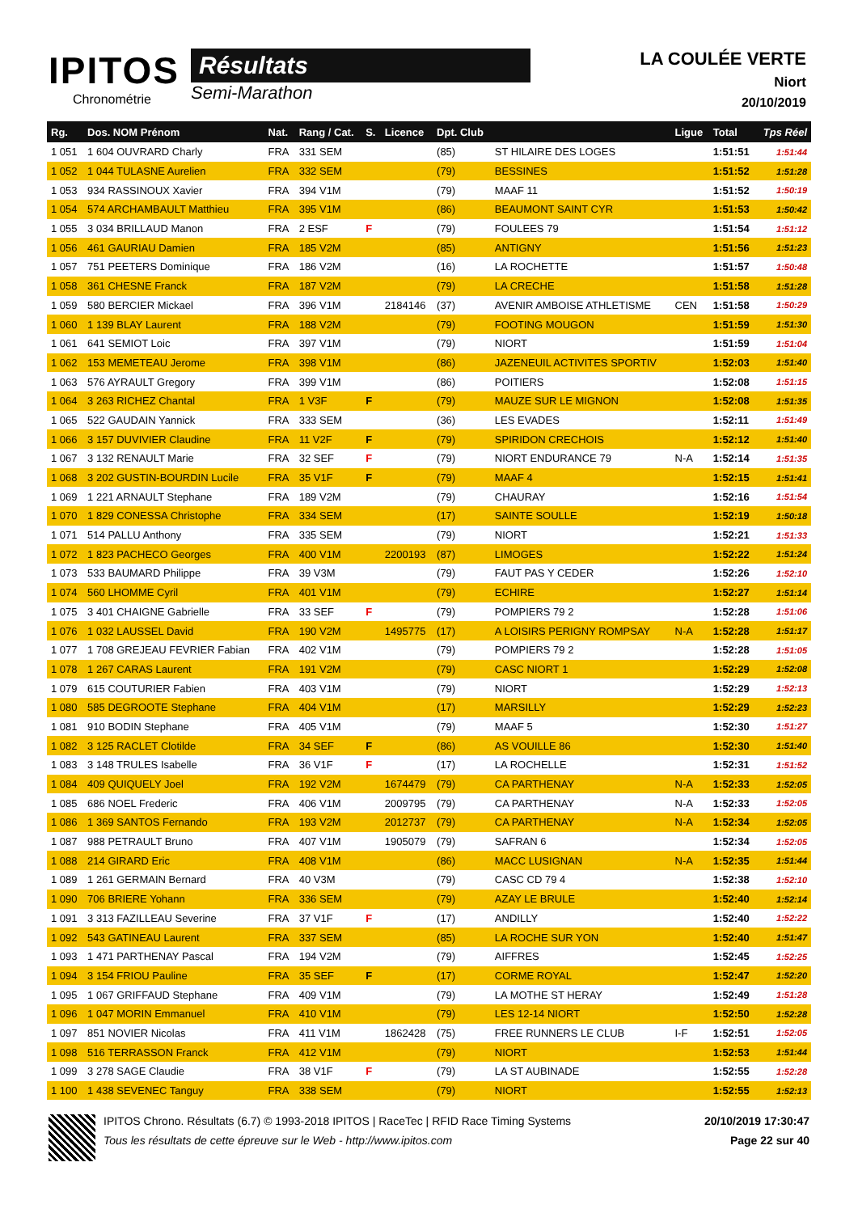IPITOS
Chronométrie
Résultats
Semi-Marathon
LA COULÉE VERTE
Niort
20/10/2019
| Rg. | Dos. NOM Prénom | Nat. | Rang / Cat. | S. | Licence | Dpt. Club | | Ligue | Total | Tps Réel |
| --- | --- | --- | --- | --- | --- | --- | --- | --- | --- | --- |
| 1 051 | 1 604 OUVRARD Charly | FRA | 331 SEM | | | (85) | ST HILAIRE DES LOGES | | 1:51:51 | 1:51:44 |
| 1 052 | 1 044 TULASNE Aurelien | FRA | 332 SEM | | | (79) | BESSINES | | 1:51:52 | 1:51:28 |
| 1 053 | 934 RASSINOUX Xavier | FRA | 394 V1M | | | (79) | MAAF 11 | | 1:51:52 | 1:50:19 |
| 1 054 | 574 ARCHAMBAULT Matthieu | FRA | 395 V1M | | | (86) | BEAUMONT SAINT CYR | | 1:51:53 | 1:50:42 |
| 1 055 | 3 034 BRILLAUD Manon | FRA | 2 ESF | F | | (79) | FOULEES 79 | | 1:51:54 | 1:51:12 |
| 1 056 | 461 GAURIAU Damien | FRA | 185 V2M | | | (85) | ANTIGNY | | 1:51:56 | 1:51:23 |
| 1 057 | 751 PEETERS Dominique | FRA | 186 V2M | | | (16) | LA ROCHETTE | | 1:51:57 | 1:50:48 |
| 1 058 | 361 CHESNE Franck | FRA | 187 V2M | | | (79) | LA CRECHE | | 1:51:58 | 1:51:28 |
| 1 059 | 580 BERCIER Mickael | FRA | 396 V1M | | 2184146 | (37) | AVENIR AMBOISE ATHLETISME | CEN | 1:51:58 | 1:50:29 |
| 1 060 | 1 139 BLAY Laurent | FRA | 188 V2M | | | (79) | FOOTING MOUGON | | 1:51:59 | 1:51:30 |
| 1 061 | 641 SEMIOT Loic | FRA | 397 V1M | | | (79) | NIORT | | 1:51:59 | 1:51:04 |
| 1 062 | 153 MEMETEAU Jerome | FRA | 398 V1M | | | (86) | JAZENEUIL ACTIVITES SPORTIV | | 1:52:03 | 1:51:40 |
| 1 063 | 576 AYRAULT Gregory | FRA | 399 V1M | | | (86) | POITIERS | | 1:52:08 | 1:51:15 |
| 1 064 | 3 263 RICHEZ Chantal | FRA | 1 V3F | F | | (79) | MAUZE SUR LE MIGNON | | 1:52:08 | 1:51:35 |
| 1 065 | 522 GAUDAIN Yannick | FRA | 333 SEM | | | (36) | LES EVADES | | 1:52:11 | 1:51:49 |
| 1 066 | 3 157 DUVIVIER Claudine | FRA | 11 V2F | F | | (79) | SPIRIDON CRECHOIS | | 1:52:12 | 1:51:40 |
| 1 067 | 3 132 RENAULT Marie | FRA | 32 SEF | F | | (79) | NIORT ENDURANCE 79 | N-A | 1:52:14 | 1:51:35 |
| 1 068 | 3 202 GUSTIN-BOURDIN Lucile | FRA | 35 V1F | F | | (79) | MAAF 4 | | 1:52:15 | 1:51:41 |
| 1 069 | 1 221 ARNAULT Stephane | FRA | 189 V2M | | | (79) | CHAURAY | | 1:52:16 | 1:51:54 |
| 1 070 | 1 829 CONESSA Christophe | FRA | 334 SEM | | | (17) | SAINTE SOULLE | | 1:52:19 | 1:50:18 |
| 1 071 | 514 PALLU Anthony | FRA | 335 SEM | | | (79) | NIORT | | 1:52:21 | 1:51:33 |
| 1 072 | 1 823 PACHECO Georges | FRA | 400 V1M | | 2200193 | (87) | LIMOGES | | 1:52:22 | 1:51:24 |
| 1 073 | 533 BAUMARD Philippe | FRA | 39 V3M | | | (79) | FAUT PAS Y CEDER | | 1:52:26 | 1:52:10 |
| 1 074 | 560 LHOMME Cyril | FRA | 401 V1M | | | (79) | ECHIRE | | 1:52:27 | 1:51:14 |
| 1 075 | 3 401 CHAIGNE Gabrielle | FRA | 33 SEF | F | | (79) | POMPIERS 79 2 | | 1:52:28 | 1:51:06 |
| 1 076 | 1 032 LAUSSEL David | FRA | 190 V2M | | 1495775 | (17) | A LOISIRS PERIGNY ROMPSAY | N-A | 1:52:28 | 1:51:17 |
| 1 077 | 1 708 GREJEAU FEVRIER Fabian | FRA | 402 V1M | | | (79) | POMPIERS 79 2 | | 1:52:28 | 1:51:05 |
| 1 078 | 1 267 CARAS Laurent | FRA | 191 V2M | | | (79) | CASC NIORT 1 | | 1:52:29 | 1:52:08 |
| 1 079 | 615 COUTURIER Fabien | FRA | 403 V1M | | | (79) | NIORT | | 1:52:29 | 1:52:13 |
| 1 080 | 585 DEGROOTE Stephane | FRA | 404 V1M | | | (17) | MARSILLY | | 1:52:29 | 1:52:23 |
| 1 081 | 910 BODIN Stephane | FRA | 405 V1M | | | (79) | MAAF 5 | | 1:52:30 | 1:51:27 |
| 1 082 | 3 125 RACLET Clotilde | FRA | 34 SEF | F | | (86) | AS VOUILLE 86 | | 1:52:30 | 1:51:40 |
| 1 083 | 3 148 TRULES Isabelle | FRA | 36 V1F | F | | (17) | LA ROCHELLE | | 1:52:31 | 1:51:52 |
| 1 084 | 409 QUIQUELY Joel | FRA | 192 V2M | | 1674479 | (79) | CA PARTHENAY | N-A | 1:52:33 | 1:52:05 |
| 1 085 | 686 NOEL Frederic | FRA | 406 V1M | | 2009795 | (79) | CA PARTHENAY | N-A | 1:52:33 | 1:52:05 |
| 1 086 | 1 369 SANTOS Fernando | FRA | 193 V2M | | 2012737 | (79) | CA PARTHENAY | N-A | 1:52:34 | 1:52:05 |
| 1 087 | 988 PETRAULT Bruno | FRA | 407 V1M | | 1905079 | (79) | SAFRAN 6 | | 1:52:34 | 1:52:05 |
| 1 088 | 214 GIRARD Eric | FRA | 408 V1M | | | (86) | MACC LUSIGNAN | N-A | 1:52:35 | 1:51:44 |
| 1 089 | 1 261 GERMAIN Bernard | FRA | 40 V3M | | | (79) | CASC CD 79 4 | | 1:52:38 | 1:52:10 |
| 1 090 | 706 BRIERE Yohann | FRA | 336 SEM | | | (79) | AZAY LE BRULE | | 1:52:40 | 1:52:14 |
| 1 091 | 3 313 FAZILLEAU Severine | FRA | 37 V1F | F | | (17) | ANDILLY | | 1:52:40 | 1:52:22 |
| 1 092 | 543 GATINEAU Laurent | FRA | 337 SEM | | | (85) | LA ROCHE SUR YON | | 1:52:40 | 1:51:47 |
| 1 093 | 1 471 PARTHENAY Pascal | FRA | 194 V2M | | | (79) | AIFFRES | | 1:52:45 | 1:52:25 |
| 1 094 | 3 154 FRIOU Pauline | FRA | 35 SEF | F | | (17) | CORME ROYAL | | 1:52:47 | 1:52:20 |
| 1 095 | 1 067 GRIFFAUD Stephane | FRA | 409 V1M | | | (79) | LA MOTHE ST HERAY | | 1:52:49 | 1:51:28 |
| 1 096 | 1 047 MORIN Emmanuel | FRA | 410 V1M | | | (79) | LES 12-14 NIORT | | 1:52:50 | 1:52:28 |
| 1 097 | 851 NOVIER Nicolas | FRA | 411 V1M | | 1862428 | (75) | FREE RUNNERS LE CLUB | I-F | 1:52:51 | 1:52:05 |
| 1 098 | 516 TERRASSON Franck | FRA | 412 V1M | | | (79) | NIORT | | 1:52:53 | 1:51:44 |
| 1 099 | 3 278 SAGE Claudie | FRA | 38 V1F | F | | (79) | LA ST AUBINADE | | 1:52:55 | 1:52:28 |
| 1 100 | 1 438 SEVENEC Tanguy | FRA | 338 SEM | | | (79) | NIORT | | 1:52:55 | 1:52:13 |
IPITOS Chrono. Résultats (6.7) © 1993-2018 IPITOS | RaceTec | RFID Race Timing Systems
Tous les résultats de cette épreuve sur le Web - http://www.ipitos.com
20/10/2019 17:30:47
Page 22 sur 40